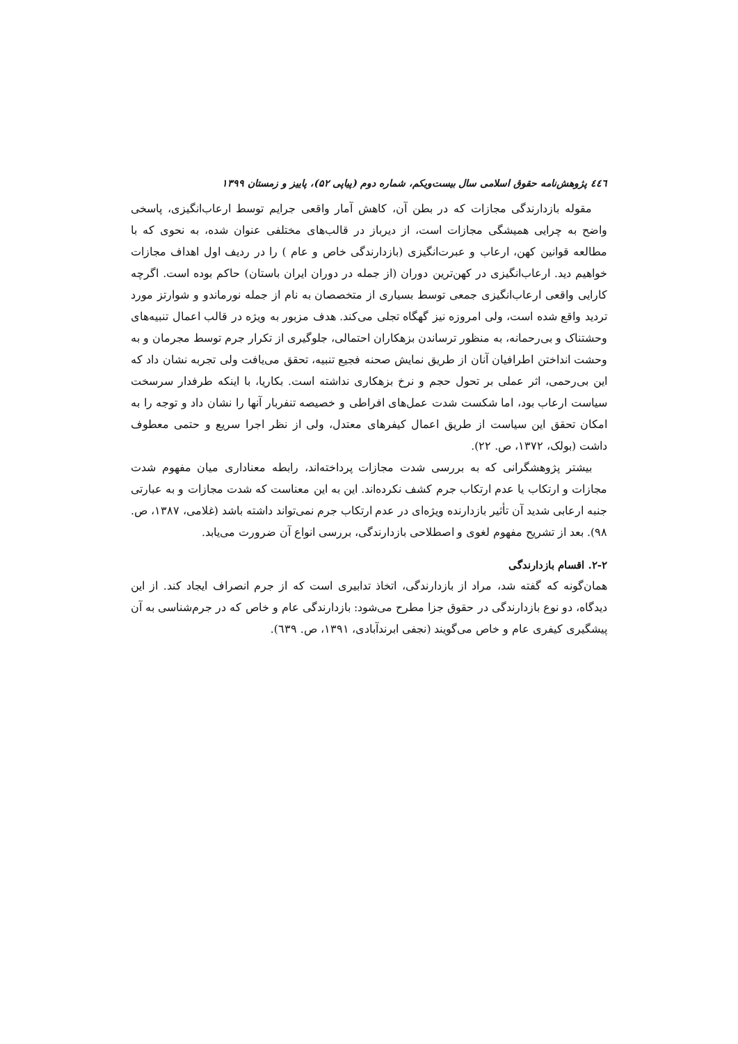٤٤٦ پژوهش‌نامه حقوق اسلامی سال بیست‌ویکم، شماره دوم (پیاپی ۵۲)، پاییز و زمستان ۱۳۹۹
مقوله بازدارندگی مجازات که در بطن آن، کاهش آمار واقعی جرایم توسط ارعاب‌انگیزی، پاسخی واضح به چرایی همیشگی مجازات است، از دیرباز در قالب‌های مختلفی عنوان شده، به نحوی که با مطالعه قوانین کهن، ارعاب و عبرت‌انگیزی (بازدارندگی خاص و عام ) را در ردیف اول اهداف مجازات خواهیم دید. ارعاب‌انگیزی در کهن‌ترین دوران (از جمله در دوران ایران باستان) حاکم بوده است. اگرچه کارایی واقعی ارعاب‌انگیزی جمعی توسط بسیاری از متخصصان به نام از جمله نورماندو و شوارتز مورد تردید واقع شده است، ولی امروزه نیز گهگاه تجلی می‌کند. هدف مزبور به ویژه در قالب اعمال تنبیه‌های وحشتناک و بی‌رحمانه، به منظور ترساندن بزهکاران احتمالی، جلوگیری از تکرار جرم توسط مجرمان و به وحشت انداختن اطرافیان آنان از طریق نمایش صحنه فجیع تنبیه، تحقق می‌یافت ولی تجربه نشان داد که این بی‌رحمی، اثر عملی بر تحول حجم و نرخ بزهکاری نداشته است. بکاریا، با اینکه طرفدار سرسخت سیاست ارعاب بود، اما شکست شدت عمل‌های افراطی و خصیصه تنفربار آنها را نشان داد و توجه را به امکان تحقق این سیاست از طریق اعمال کیفرهای معتدل، ولی از نظر اجرا سریع و حتمی معطوف داشت (بولک، ۱۳۷۲، ص. ۲۲).
بیشتر پژوهشگرانی که به بررسی شدت مجازات پرداخته‌اند، رابطه معناداری میان مفهوم شدت مجازات و ارتکاب یا عدم ارتکاب جرم کشف نکرده‌اند. این به این معناست که شدت مجازات و به عبارتی جنبه ارعابی شدید آن تأثیر بازدارنده ویژه‌ای در عدم ارتکاب جرم نمی‌تواند داشته باشد (غلامی، ۱۳۸۷، ص. ۹۸). بعد از تشریح مفهوم لغوی و اصطلاحی بازدارندگی، بررسی انواع آن ضرورت می‌یابد.
۲-۲. اقسام بازدارندگی
همان‌گونه که گفته شد، مراد از بازدارندگی، اتخاذ تدابیری است که از جرم انصراف ایجاد کند. از این دیدگاه، دو نوع بازدارندگی در حقوق جزا مطرح می‌شود: بازدارندگی عام و خاص که در جرم‌شناسی به آن پیشگیری کیفری عام و خاص می‌گویند (نجفی ابرندآبادی، ۱۳۹۱، ص. ٦۳۹).